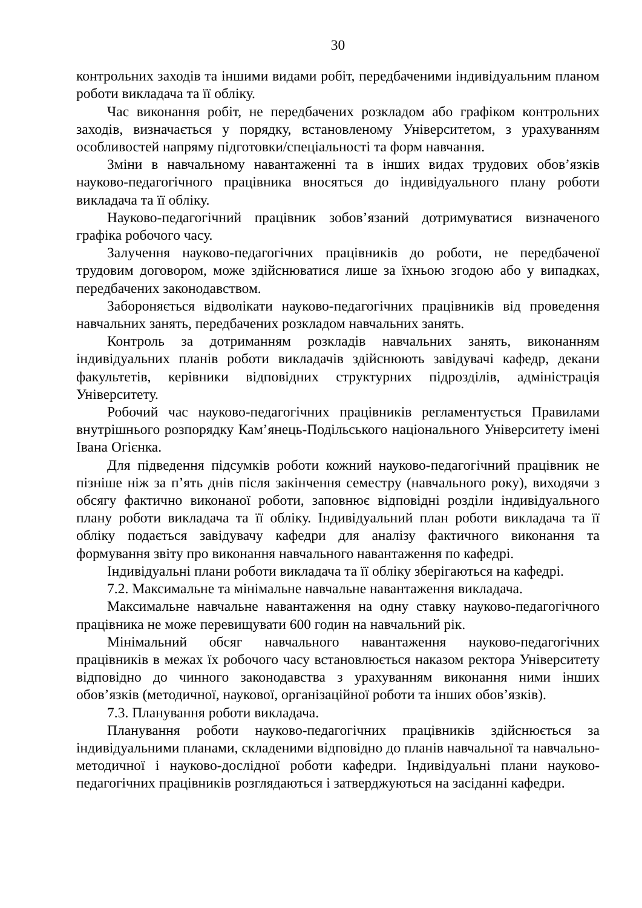30
контрольних заходів та іншими видами робіт, передбаченими індивідуальним планом роботи викладача та її обліку.
Час виконання робіт, не передбачених розкладом або графіком контрольних заходів, визначається у порядку, встановленому Університетом, з урахуванням особливостей напряму підготовки/спеціальності та форм навчання.
Зміни в навчальному навантаженні та в інших видах трудових обов’язків науково-педагогічного працівника вносяться до індивідуального плану роботи викладача та її обліку.
Науково-педагогічний працівник зобов’язаний дотримуватися визначеного графіка робочого часу.
Залучення науково-педагогічних працівників до роботи, не передбаченої трудовим договором, може здійснюватися лише за їхньою згодою або у випадках, передбачених законодавством.
Забороняється відволікати науково-педагогічних працівників від проведення навчальних занять, передбачених розкладом навчальних занять.
Контроль за дотриманням розкладів навчальних занять, виконанням індивідуальних планів роботи викладачів здійснюють завідувачі кафедр, декани факультетів, керівники відповідних структурних підрозділів, адміністрація Університету.
Робочий час науково-педагогічних працівників регламентується Правилами внутрішнього розпорядку Кам’янець-Подільського національного Університету імені Івана Огієнка.
Для підведення підсумків роботи кожний науково-педагогічний працівник не пізніше ніж за п’ять днів після закінчення семестру (навчального року), виходячи з обсягу фактично виконаної роботи, заповнює відповідні розділи індивідуального плану роботи викладача та її обліку. Індивідуальний план роботи викладача та її обліку подається завідувачу кафедри для аналізу фактичного виконання та формування звіту про виконання навчального навантаження по кафедрі.
Індивідуальні плани роботи викладача та її обліку зберігаються на кафедрі.
7.2. Максимальне та мінімальне навчальне навантаження викладача.
Максимальне навчальне навантаження на одну ставку науково-педагогічного працівника не може перевищувати 600 годин на навчальний рік.
Мінімальний обсяг навчального навантаження науково-педагогічних працівників в межах їх робочого часу встановлюється наказом ректора Університету відповідно до чинного законодавства з урахуванням виконання ними інших обов’язків (методичної, наукової, організаційної роботи та інших обов’язків).
7.3. Планування роботи викладача.
Планування роботи науково-педагогічних працівників здійснюється за індивідуальними планами, складеними відповідно до планів навчальної та навчально-методичної і науково-дослідної роботи кафедри. Індивідуальні плани науково-педагогічних працівників розглядаються і затверджуються на засіданні кафедри.